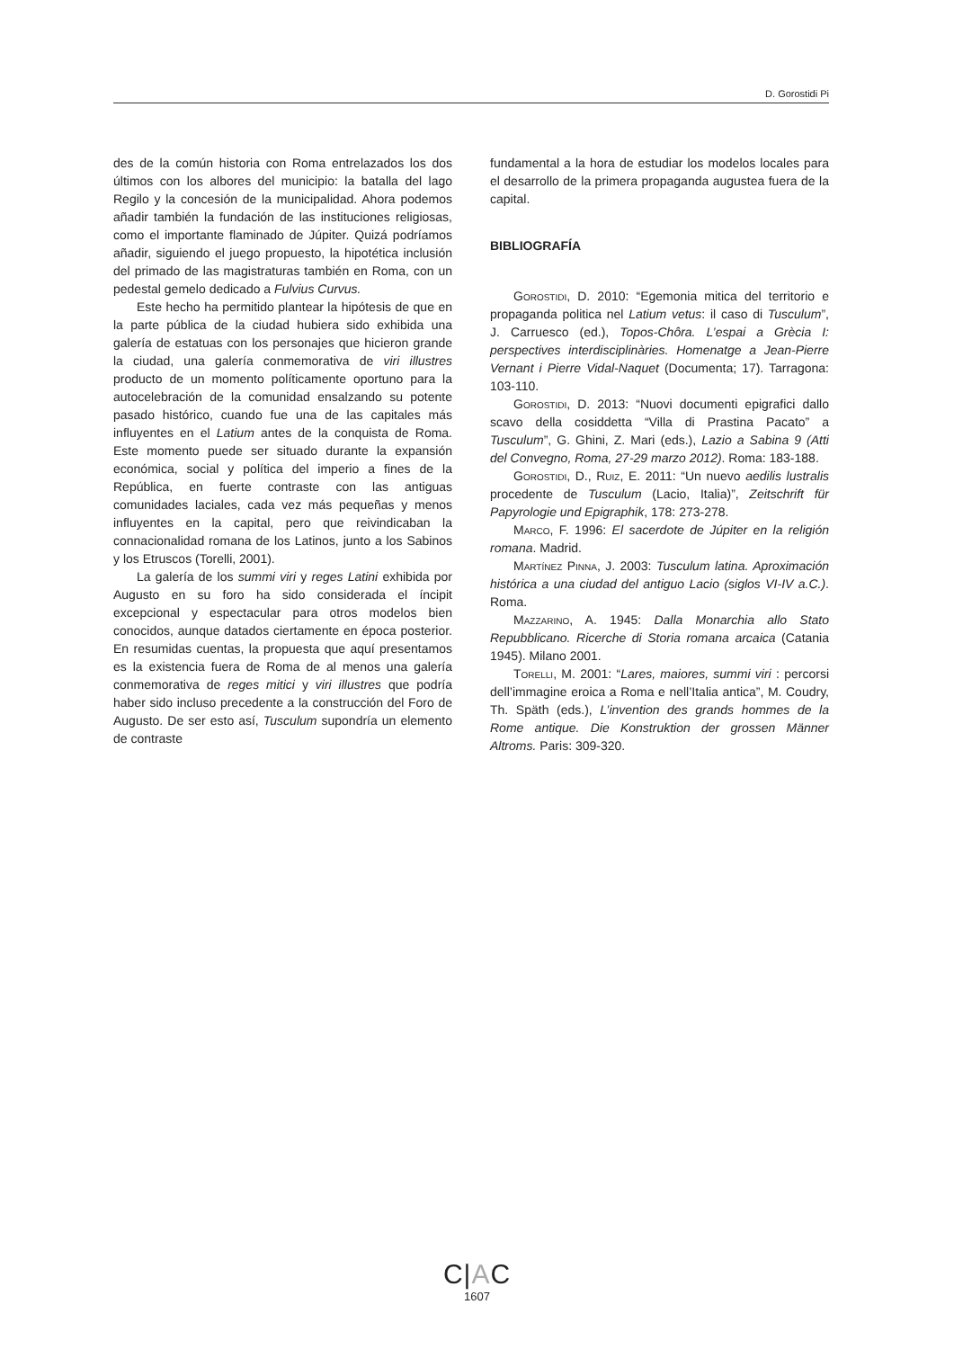D. Gorostidi Pi
des de la común historia con Roma entrelazados los dos últimos con los albores del municipio: la batalla del lago Regilo y la concesión de la municipalidad. Ahora podemos añadir también la fundación de las instituciones religiosas, como el importante flaminado de Júpiter. Quizá podríamos añadir, siguiendo el juego propuesto, la hipotética inclusión del primado de las magistraturas también en Roma, con un pedestal gemelo dedicado a Fulvius Curvus.
Este hecho ha permitido plantear la hipótesis de que en la parte pública de la ciudad hubiera sido exhibida una galería de estatuas con los personajes que hicieron grande la ciudad, una galería conmemorativa de viri illustres producto de un momento políticamente oportuno para la autocelebración de la comunidad ensalzando su potente pasado histórico, cuando fue una de las capitales más influyentes en el Latium antes de la conquista de Roma. Este momento puede ser situado durante la expansión económica, social y política del imperio a fines de la República, en fuerte contraste con las antiguas comunidades laciales, cada vez más pequeñas y menos influyentes en la capital, pero que reivindicaban la connacionalidad romana de los Latinos, junto a los Sabinos y los Etruscos (Torelli, 2001).
La galería de los summi viri y reges Latini exhibida por Augusto en su foro ha sido considerada el íncipit excepcional y espectacular para otros modelos bien conocidos, aunque datados ciertamente en época posterior. En resumidas cuentas, la propuesta que aquí presentamos es la existencia fuera de Roma de al menos una galería conmemorativa de reges mitici y viri illustres que podría haber sido incluso precedente a la construcción del Foro de Augusto. De ser esto así, Tusculum supondría un elemento de contraste
fundamental a la hora de estudiar los modelos locales para el desarrollo de la primera propaganda augustea fuera de la capital.
BIBLIOGRAFÍA
Gorostidi, D. 2010: “Egemonia mitica del territorio e propaganda politica nel Latium vetus: il caso di Tusculum”, J. Carruesco (ed.), Topos-Chôra. L’espai a Grècia I: perspectives interdisciplinàries. Homenatge a Jean-Pierre Vernant i Pierre Vidal-Naquet (Documenta; 17). Tarragona: 103-110.
Gorostidi, D. 2013: “Nuovi documenti epigrafici dallo scavo della cosiddetta “Villa di Prastina Pacato” a Tusculum”, G. Ghini, Z. Mari (eds.), Lazio a Sabina 9 (Atti del Convegno, Roma, 27-29 marzo 2012). Roma: 183-188.
Gorostidi, D., Ruiz, E. 2011: “Un nuevo aedilis lustralis procedente de Tusculum (Lacio, Italia)”, Zeitschrift für Papyrologie und Epigraphik, 178: 273-278.
Marco, F. 1996: El sacerdote de Júpiter en la religión romana. Madrid.
Martínez Pinna, J. 2003: Tusculum latina. Aproximación histórica a una ciudad del antiguo Lacio (siglos VI-IV a.C.). Roma.
Mazzarino, A. 1945: Dalla Monarchia allo Stato Repubblicano. Ricerche di Storia romana arcaica (Catania 1945). Milano 2001.
Torelli, M. 2001: “Lares, maiores, summi viri : percorsi dell’immagine eroica a Roma e nell’Italia antica”, M. Coudry, Th. Späth (eds.), L’invention des grands hommes de la Rome antique. Die Konstruktion der grossen Männer Altroms. Paris: 309-320.
C|AC
1607